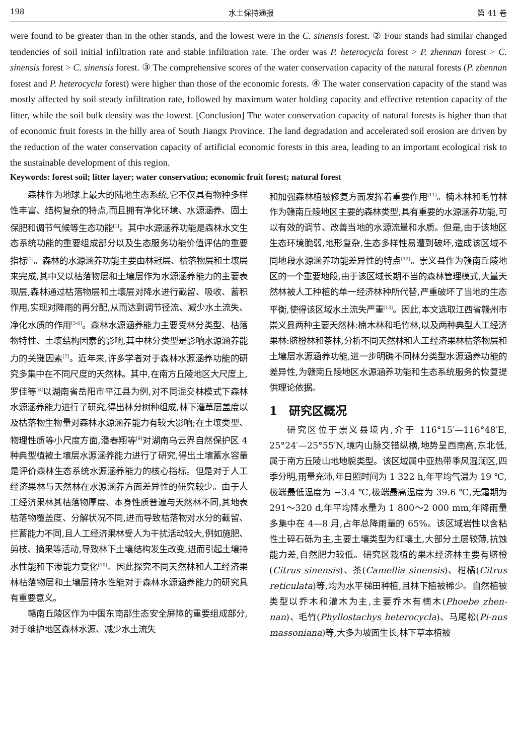198 水土保持通报 第 41 卷
were found to be greater than in the other stands, and the lowest were in the C. sinensis forest. ② Four stands had similar changed tendencies of soil initial infiltration rate and stable infiltration rate. The order was P. heterocycla forest > P. zhennan forest > C. sinensis forest > C. sinensis forest. ③ The comprehensive scores of the water conservation capacity of the natural forests (P. zhennan forest and P. heterocycla forest) were higher than those of the economic forests. ④ The water conservation capacity of the stand was mostly affected by soil steady infiltration rate, followed by maximum water holding capacity and effective retention capacity of the litter, while the soil bulk density was the lowest. [Conclusion] The water conservation capacity of natural forests is higher than that of economic fruit forests in the hilly area of South Jiangx Province. The land degradation and accelerated soil erosion are driven by the reduction of the water conservation capacity of artificial economic forests in this area, leading to an important ecological risk to the sustainable development of this region.
Keywords: forest soil; litter layer; water conservation; economic fruit forest; natural forest
森林作为地球上最大的陆地生态系统,它不仅具有物种多样性丰富、结构复杂的特点,而且拥有净化环境、水源涵养、固土保肥和调节气候等生态功能<sup>[1]</sup>。其中水源涵养功能是森林水文生态系统功能的重要组成部分以及生态服务功能价值评估的重要指标<sup>[2]</sup>。森林的水源涵养功能主要由林冠层、枯落物层和土壤层来完成,其中又以枯落物层和土壤层作为水源涵养能力的主要表现层,森林通过枯落物层和土壤层对降水进行截留、吸收、蓄积作用,实现对降雨的再分配,从而达到调节径流、减少水土流失、净化水质的作用<sup>[3-6]</sup>。森林水源涵养能力主要受林分类型、枯落物特性、土壤结构因素的影响,其中林分类型是影响水源涵养能力的关键因素<sup>[7]</sup>。近年来,许多学者对于森林水源涵养功能的研究多集中在不同尺度的天然林。其中,在南方丘陵地区大尺度上,罗佳等<sup>[8]</sup>以湖南省岳阳市平江县为例,对不同混交林模式下森林水源涵养能力进行了研究,得出林分树种组成,林下灌草层盖度以及枯落物生物量对森林水源涵养能力有较大影响;在土壤类型、物理性质等小尺度方面,潘春翔等<sup>[9]</sup>对湖南乌云界自然保护区 4 种典型植被土壤层水源涵养能力进行了研究,得出土壤蓄水容量是评价森林生态系统水源涵养能力的核心指标。但是对于人工经济果林与天然林在水源涵养方面差异性的研究较少。由于人工经济果林其枯落物厚度、本身性质普遍与天然林不同,其地表枯落物覆盖度、分解状况不同,进而导致枯落物对水分的截留、拦蓄能力不同,且人工经济果林受人为干扰活动较大,例如施肥、剪枝、摘果等活动,导致林下土壤结构发生改变,进而引起土壤持水性能和下渗能力变化<sup>[10]</sup>。因此探究不同天然林和人工经济果林枯落物层和土壤层持水性能对于森林水源涵养能力的研究具有重要意义。
赣南丘陵区作为中国东南部生态安全屏障的重要组成部分,对于维护地区森林水源、减少水土流失
和加强森林植被修复方面发挥着重要作用<sup>[11]</sup>。楠木林和毛竹林作为赣南丘陵地区主要的森林类型,具有重要的水源涵养功能,可以有效的调节、改善当地的水源流量和水质。但是,由于该地区生态环境脆弱,地形复杂,生态多样性易遭到破坏,造成该区域不同地段水源涵养功能差异性的特点<sup>[12]</sup>。崇义县作为赣南丘陵地区的一个重要地段,由于该区域长期不当的森林管理模式,大量天然林被人工种植的单一经济林种所代替,严重破坏了当地的生态平衡,使得该区域水土流失严重<sup>[13]</sup>。因此,本文选取江西省赣州市崇义县两种主要天然林:楠木林和毛竹林,以及两种典型人工经济果林:脐橙林和茶林,分析不同天然林和人工经济果林枯落物层和土壤层水源涵养功能,进一步明确不同林分类型水源涵养功能的差异性,为赣南丘陵地区水源涵养功能和生态系统服务的恢复提供理论依据。
1　研究区概况
研究区位于崇义县境内,介于 116°15′—116°48′E, 25°24′—25°55′N,境内山脉交错纵横,地势呈西南高,东北低,属于南方丘陵山地地貌类型。该区域属中亚热带季风湿润区,四季分明,雨量充沛,年日照时间为 1 322 h,年平均气温为 19 ℃,极端最低温度为 −3.4 ℃,极端最高温度为 39.6 ℃,无霜期为 291～320 d,年平均降水量为 1 800～2 000 mm,年降雨量多集中在 4—8 月,占年总降雨量的 65%。该区域岩性以含粘性土碎石砾为主,主要土壤类型为红壤土,大部分土层较薄,抗蚀能力差,自然肥力较低。研究区栽植的果木经济林主要有脐橙(Citrus sinensis)、茶(Camellia sinensis)、柑橘(Citrus reticulata)等,均为水平梯田种植,且林下植被稀少。自然植被类型以乔木和灌木为主,主要乔木有楠木(Phoebe zhen-nan)、毛竹(Phyllostachys heterocycla)、马尾松(Pi-nus massoniana)等,大多为坡面生长,林下草本植被